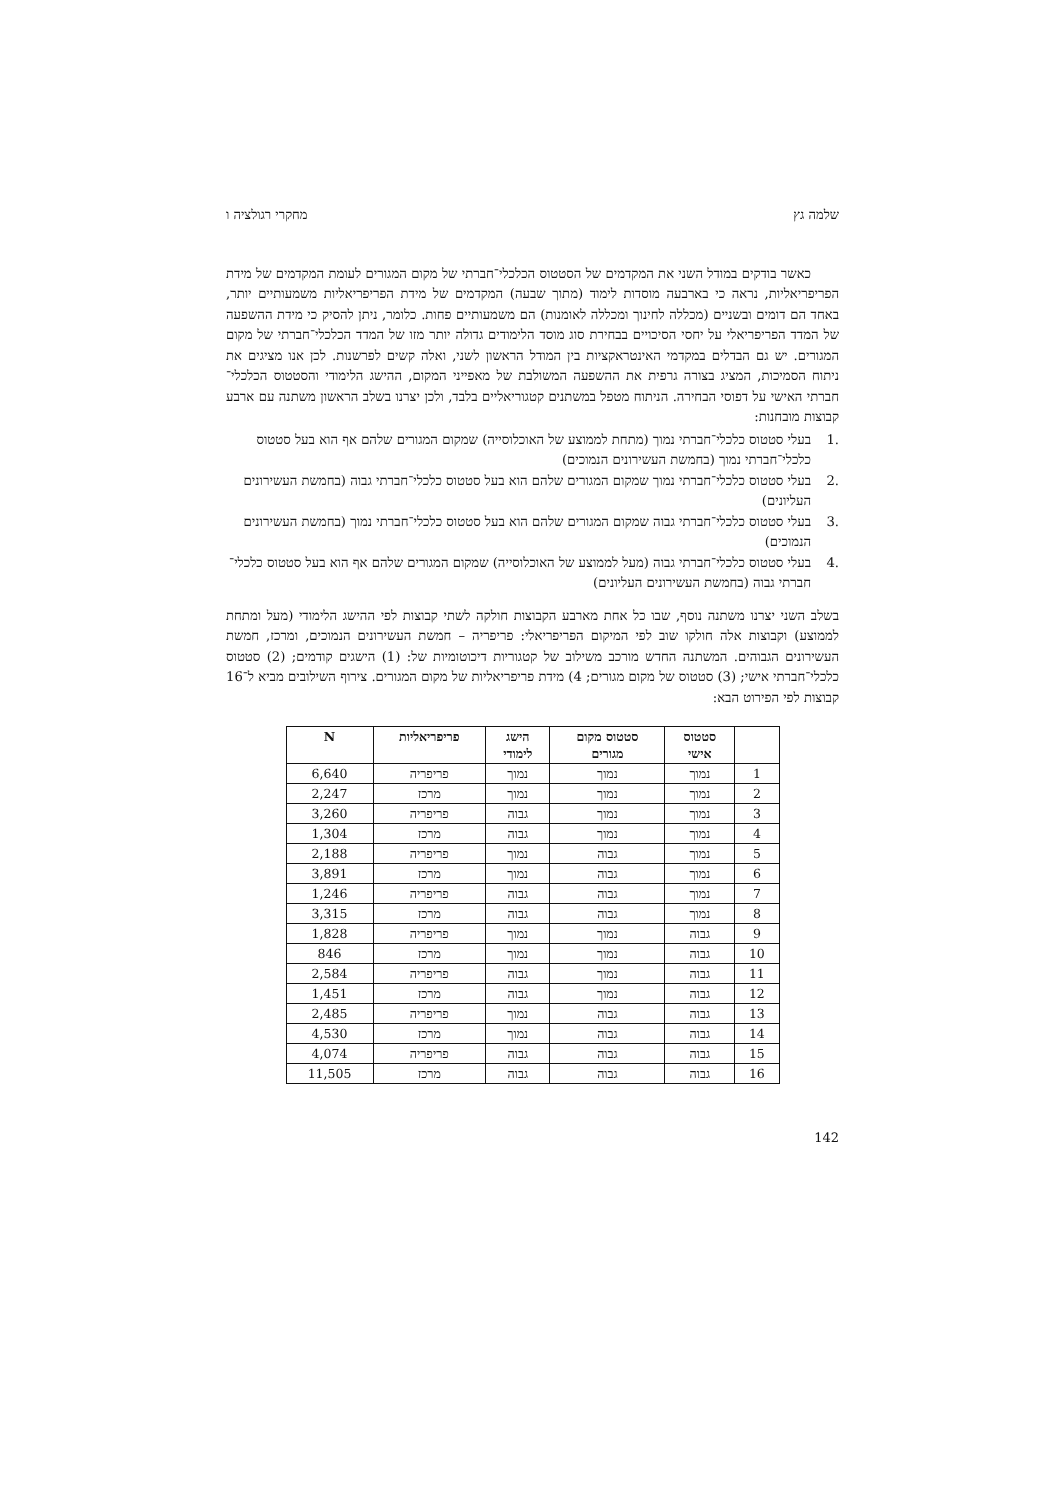שלמה גץ מחקרי רגולציה ו
כאשר בודקים במודל השני את המקדמים של הסטטוס הכלכלי־חברתי של מקום המגורים לעומת המקדמים של מידת הפריפריאליות, נראה כי בארבעה מוסדות לימוד (מתוך שבעה) המקדמים של מידת הפריפריאליות משמעותיים יותר, באחד הם דומים ובשניים (מכללה לחינוך ומכללה לאומנות) הם משמעותיים פחות. כלומר, ניתן להסיק כי מידת ההשפעה של המדד הפריפריאלי על יחסי הסיכויים בבחירת סוג מוסד הלימודים גדולה יותר מזו של המדד הכלכלי־חברתי של מקום המגורים. יש גם הבדלים במקדמי האינטראקציות בין המודל הראשון לשני, ואלה קשים לפרשנות. לכן אנו מציגים את ניתוח הסמיכות, המציג בצורה גרפית את ההשפעה המשולבת של מאפייני המקום, ההישג הלימודי והסטטוס הכלכלי־חברתי האישי על דפוסי הבחירה. הניתוח מטפל במשתנים קטגוריאליים בלבד, ולכן יצרנו בשלב הראשון משתנה עם ארבע קבוצות מובחנות:
.1 בעלי סטטוס כלכלי־חברתי נמוך (מתחת לממוצע של האוכלוסייה) שמקום המגורים שלהם אף הוא בעל סטטוס כלכלי־חברתי נמוך (בחמשת העשירונים הנמוכים)
.2 בעלי סטטוס כלכלי־חברתי נמוך שמקום המגורים שלהם הוא בעל סטטוס כלכלי־חברתי גבוה (בחמשת העשירונים העליונים)
.3 בעלי סטטוס כלכלי־חברתי גבוה שמקום המגורים שלהם הוא בעל סטטוס כלכלי־חברתי נמוך (בחמשת העשירונים הנמוכים)
.4 בעלי סטטוס כלכלי־חברתי גבוה (מעל לממוצע של האוכלוסייה) שמקום המגורים שלהם אף הוא בעל סטטוס כלכלי־חברתי גבוה (בחמשת העשירונים העליונים)
בשלב השני יצרנו משתנה נוסף, שבו כל אחת מארבע הקבוצות חולקה לשתי קבוצות לפי ההישג הלימודי (מעל ומתחת לממוצע) וקבוצות אלה חולקו שוב לפי המיקום הפריפריאלי: פריפריה – חמשת העשירונים הנמוכים, ומרכז, חמשת העשירונים הגבוהים. המשתנה החדש מורכב משילוב של קטגוריות דיכוטומיות של: (1) הישגים קודמים; (2) סטטוס כלכלי־חברתי אישי; (3) סטטוס של מקום מגורים; 4) מידת פריפריאליות של מקום המגורים. צירוף השילובים מביא ל־16 קבוצות לפי הפירוט הבא:
| | סטטוס אישי | סטטוס מקום מגורים | הישג לימודי | פריפריאליות | N |
| --- | --- | --- | --- | --- | --- |
| 1 | נמוך | נמוך | נמוך | פריפריה | 6,640 |
| 2 | נמוך | נמוך | נמוך | מרכז | 2,247 |
| 3 | נמוך | נמוך | גבוה | פריפריה | 3,260 |
| 4 | נמוך | נמוך | גבוה | מרכז | 1,304 |
| 5 | נמוך | גבוה | נמוך | פריפריה | 2,188 |
| 6 | נמוך | גבוה | נמוך | מרכז | 3,891 |
| 7 | נמוך | גבוה | גבוה | פריפריה | 1,246 |
| 8 | נמוך | גבוה | גבוה | מרכז | 3,315 |
| 9 | גבוה | נמוך | נמוך | פריפריה | 1,828 |
| 10 | גבוה | נמוך | נמוך | מרכז | 846 |
| 11 | גבוה | נמוך | גבוה | פריפריה | 2,584 |
| 12 | גבוה | נמוך | גבוה | מרכז | 1,451 |
| 13 | גבוה | גבוה | נמוך | פריפריה | 2,485 |
| 14 | גבוה | גבוה | נמוך | מרכז | 4,530 |
| 15 | גבוה | גבוה | גבוה | פריפריה | 4,074 |
| 16 | גבוה | גבוה | גבוה | מרכז | 11,505 |
142